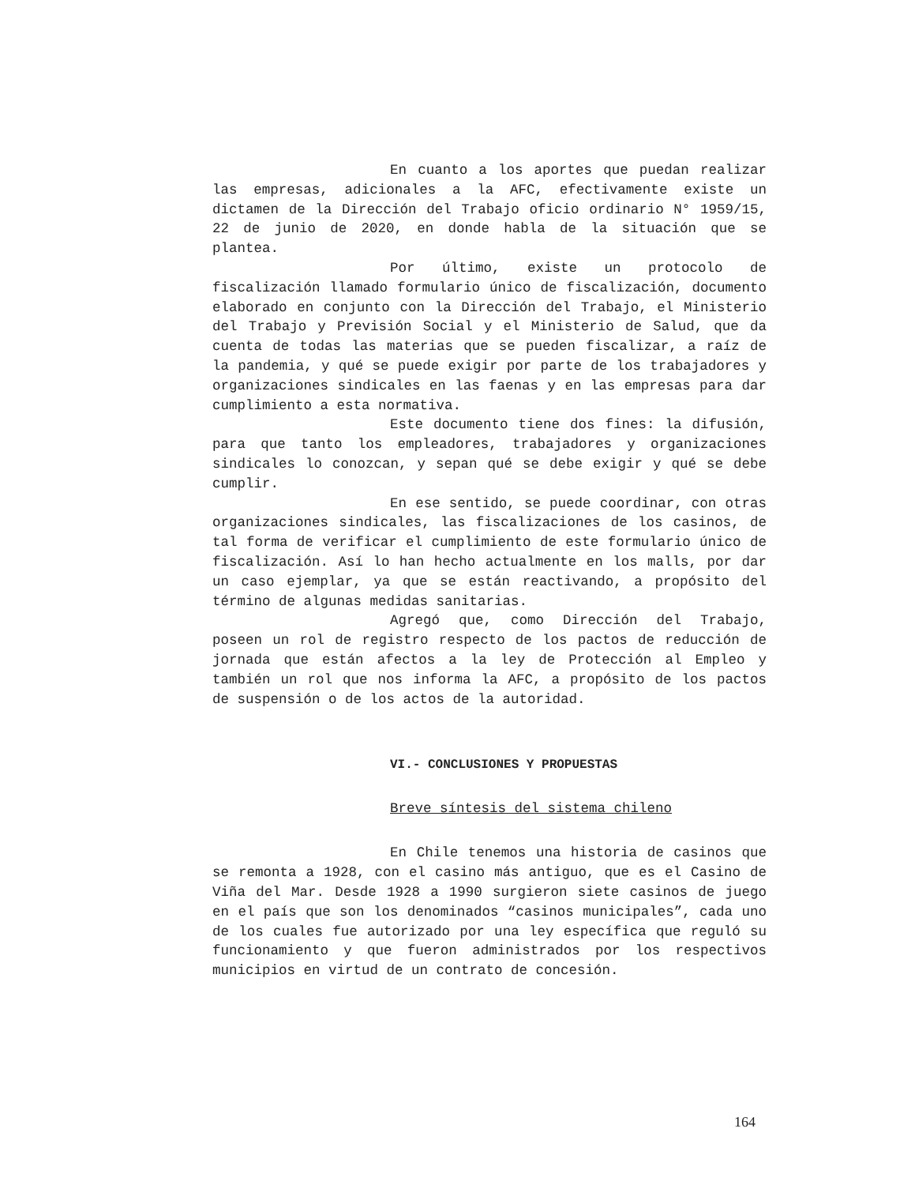En cuanto a los aportes que puedan realizar las empresas, adicionales a la AFC, efectivamente existe un dictamen de la Dirección del Trabajo oficio ordinario N° 1959/15, 22 de junio de 2020, en donde habla de la situación que se plantea.
Por último, existe un protocolo de fiscalización llamado formulario único de fiscalización, documento elaborado en conjunto con la Dirección del Trabajo, el Ministerio del Trabajo y Previsión Social y el Ministerio de Salud, que da cuenta de todas las materias que se pueden fiscalizar, a raíz de la pandemia, y qué se puede exigir por parte de los trabajadores y organizaciones sindicales en las faenas y en las empresas para dar cumplimiento a esta normativa.
Este documento tiene dos fines: la difusión, para que tanto los empleadores, trabajadores y organizaciones sindicales lo conozcan, y sepan qué se debe exigir y qué se debe cumplir.
En ese sentido, se puede coordinar, con otras organizaciones sindicales, las fiscalizaciones de los casinos, de tal forma de verificar el cumplimiento de este formulario único de fiscalización. Así lo han hecho actualmente en los malls, por dar un caso ejemplar, ya que se están reactivando, a propósito del término de algunas medidas sanitarias.
Agregó que, como Dirección del Trabajo, poseen un rol de registro respecto de los pactos de reducción de jornada que están afectos a la ley de Protección al Empleo y también un rol que nos informa la AFC, a propósito de los pactos de suspensión o de los actos de la autoridad.
VI.- CONCLUSIONES Y PROPUESTAS
Breve síntesis del sistema chileno
En Chile tenemos una historia de casinos que se remonta a 1928, con el casino más antiguo, que es el Casino de Viña del Mar. Desde 1928 a 1990 surgieron siete casinos de juego en el país que son los denominados “casinos municipales”, cada uno de los cuales fue autorizado por una ley específica que reguló su funcionamiento y que fueron administrados por los respectivos municipios en virtud de un contrato de concesión.
164